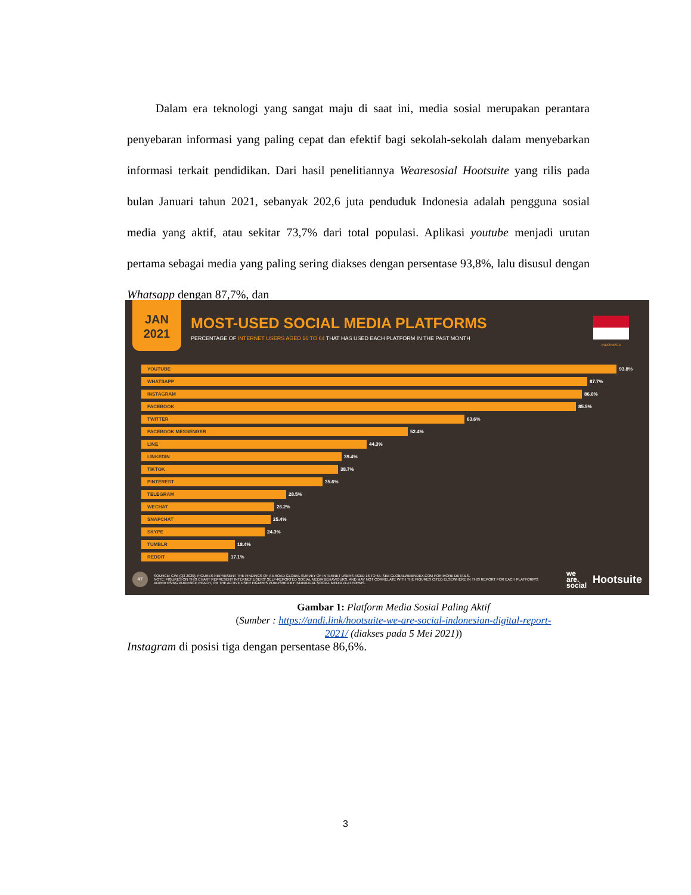Dalam era teknologi yang sangat maju di saat ini, media sosial merupakan perantara penyebaran informasi yang paling cepat dan efektif bagi sekolah-sekolah dalam menyebarkan informasi terkait pendidikan. Dari hasil penelitiannya Wearesosial Hootsuite yang rilis pada bulan Januari tahun 2021, sebanyak 202,6 juta penduduk Indonesia adalah pengguna sosial media yang aktif, atau sekitar 73,7% dari total populasi. Aplikasi youtube menjadi urutan pertama sebagai media yang paling sering diakses dengan persentase 93,8%, lalu disusul dengan Whatsapp dengan 87,7%, dan
JAN
2021
MOST-USED SOCIAL MEDIA PLATFORMS
PERCENTAGE OF INTERNET USERS AGED 16 TO 64 THAT HAS USED EACH PLATFORM IN THE PAST MONTH
INDONESIA
YOUTUBE
93.8%
WHATSAPP
87.7%
INSTAGRAM
86.6%
FACEBOOK
85.5%
TWITTER
63.6%
FACEBOOK MESSENGER
52.4%
LINE
44.3%
LINKEDIN
39.4%
TIKTOK
38.7%
PINTEREST
35.6%
TELEGRAM
28.5%
WECHAT
26.2%
SNAPCHAT
25.4%
SKYPE
24.3%
TUMBLR
18.4%
REDDIT
17.1%
47
SOURCE: GWI (Q3 2020). FIGURES REPRESENT THE FINDINGS OF A BROAD GLOBAL SURVEY OF INTERNET USERS AGED 16 TO 64. SEE GLOBALWEBINDEX.COM FOR MORE DETAILS.
NOTE: FIGURES ON THIS CHART REPRESENT INTERNET USERS' SELF-REPORTED SOCIAL MEDIA BEHAVIOURS, AND MAY NOT CORRELATE WITH THE FIGURES CITED ELSEWHERE IN THIS REPORT FOR EACH PLATFORM'S ADVERTISING AUDIENCE REACH, OR THE ACTIVE USER FIGURES PUBLISHED BY INDIVIDUAL SOCIAL MEDIA PLATFORMS.
we
are.
social
Hootsuite
Gambar 1: Platform Media Sosial Paling Aktif
(Sumber : https://andi.link/hootsuite-we-are-social-indonesian-digital-report-2021/ (diakses pada 5 Mei 2021))
Instagram di posisi tiga dengan persentase 86,6%.
3